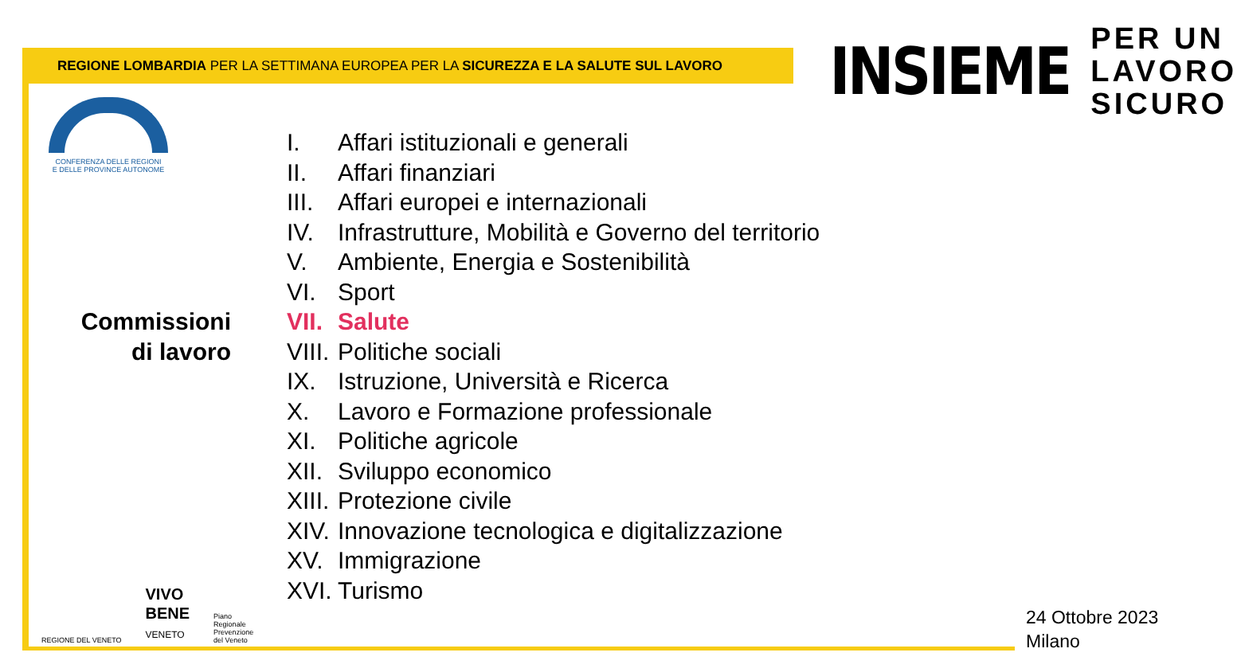REGIONE LOMBARDIA PER LA SETTIMANA EUROPEA PER LA SICUREZZA E LA SALUTE SUL LAVORO
INSIEME
PER UN
LAVORO
SICURO
CONFERENZA DELLE REGIONI
E DELLE PROVINCE AUTONOME
Commissioni
di lavoro
I. Affari istituzionali e generali
II. Affari finanziari
III. Affari europei e internazionali
IV. Infrastrutture, Mobilità e Governo del territorio
V. Ambiente, Energia e Sostenibilità
VI. Sport
VII. Salute
VIII. Politiche sociali
IX. Istruzione, Università e Ricerca
X. Lavoro e Formazione professionale
XI. Politiche agricole
XII. Sviluppo economico
XIII. Protezione civile
XIV. Innovazione tecnologica e digitalizzazione
XV. Immigrazione
XVI. Turismo
REGIONE DEL VENETO
VIVO
BENE
VENETO
Piano
Regionale
Prevenzione
del Veneto
24 Ottobre 2023
Milano